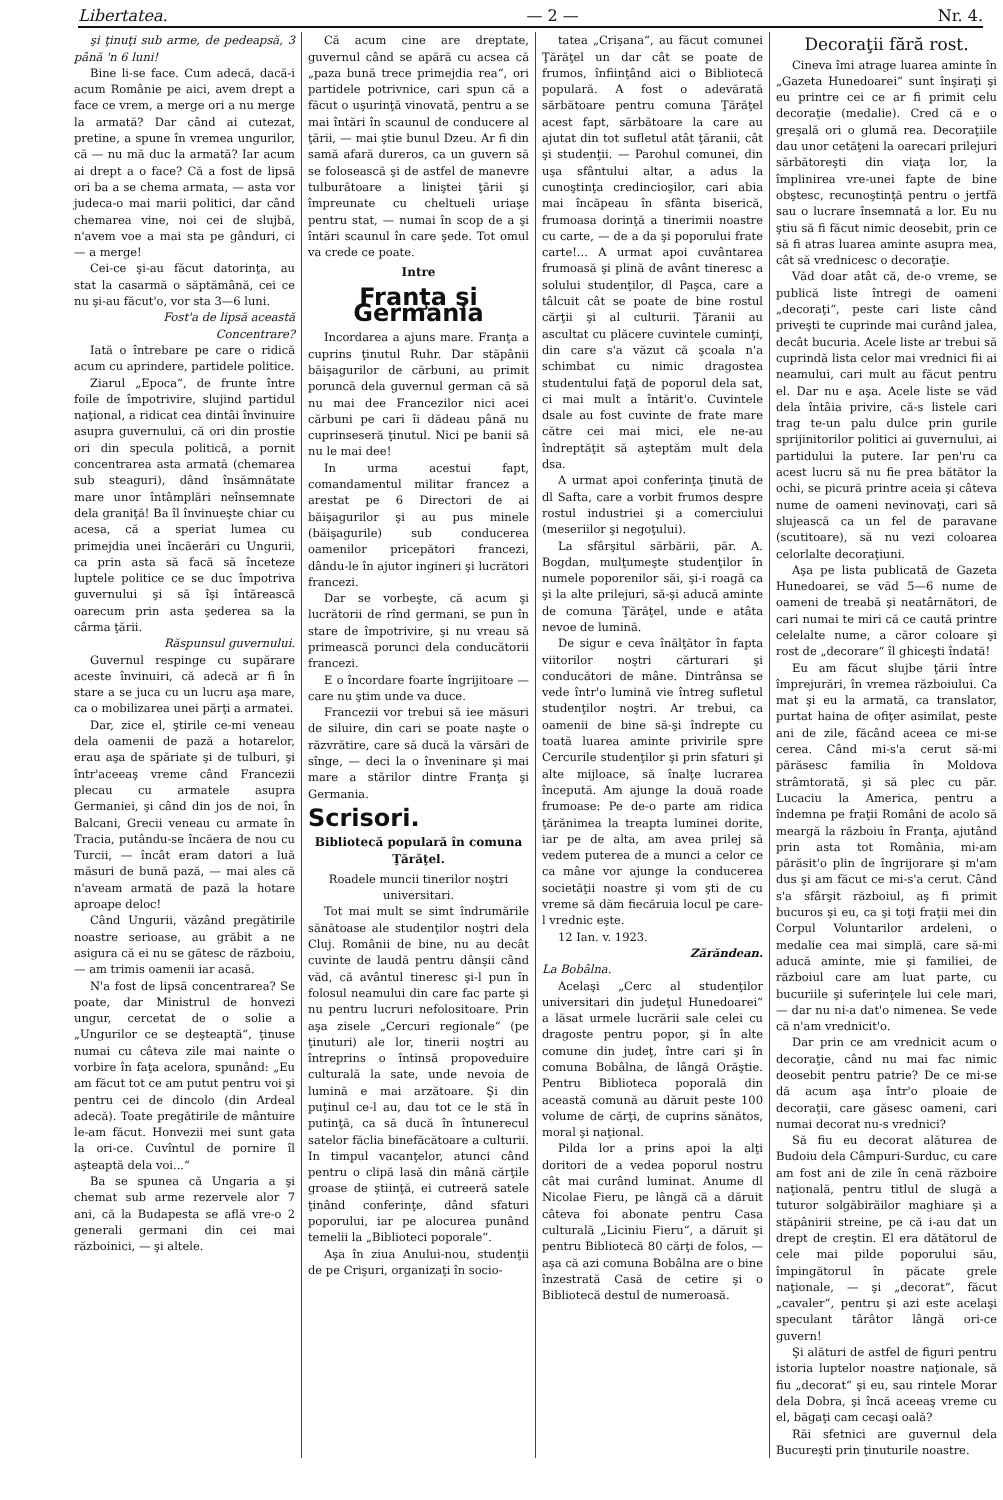Libertatea. — 2 — Nr. 4.
şi ţinuţi sub arme, de pedeapsă, 3 până 'n 6 luni!
Bine li-se face. Cum adecă, dacă-i acum Românie pe aici, avem drept a face ce vrem, a merge ori a nu merge la armată? Dar când ai cutezat, pretine, a spune în vremea ungurilor, că — nu mă duc la armată? Iar acum ai drept a o face? Că a fost de lipsă ori ba a se chema armata, — asta vor judeca-o mai marii politici, dar când chemarea vine, noi cei de slujbă, n'avem voe a mai sta pe gânduri, ci — a merge!
Cei-ce şi-au făcut datorinţa, au stat la casarmă o săptămână, cei ce nu şi-au făcut'o, vor sta 3—6 luni.
Fost'a de lipsă această Concentrare?
Iată o întrebare pe care o ridică acum cu aprindere, partidele politice.
Ziarul „Epoca“, de frunte între foile de împotrivire, slujind partidul naţional, a ridicat cea dintâi învinuire asupra guvernului, că ori din prostie ori din specula politică, a pornit concentrarea asta armată (chemarea sub steaguri), dând însămnătate mare unor întâmplări neînsemnate dela graniţă! Ba îl învinueşte chiar cu acesa, că a speriat lumea cu primejdia unei încăerări cu Ungurii, ca prin asta să facă să înceteze luptele politice ce se duc împotriva guvernului şi să îşi întărească oarecum prin asta şederea sa la cârma ţării.
Răspunsul guvernului.
Guvernul respinge cu supărare aceste învinuiri, că adecă ar fi în stare a se juca cu un lucru aşa mare, ca o mobilizarea unei părţi a armatei.
Dar, zice el, ştirile ce-mi veneau dela oamenii de pază a hotarelor, erau aşa de spăriate şi de tulburi, şi într'aceeaş vreme când Francezii plecau cu armatele asupra Germaniei, şi când din jos de noi, în Balcani, Grecii veneau cu armate în Tracia, putându-se încăera de nou cu Turcii, — încât eram datori a luă măsuri de bună pază, — mai ales că n'aveam armată de pază la hotare aproape deloc!
Când Ungurii, văzând pregătirile noastre serioase, au grăbit a ne asigura că ei nu se gătesc de războiu, — am trimis oamenii iar acasă.
N'a fost de lipsă concentrarea? Se poate, dar Ministrul de honvezi ungur, cercetat de o solie a „Ungurilor ce se deşteaptă“, ţinuse numai cu câteva zile mai nainte o vorbire în faţa acelora, spunând: „Eu am făcut tot ce am putut pentru voi şi pentru cei de dincolo (din Ardeal adecă). Toate pregătirile de mântuire le-am făcut. Honvezii mei sunt gata la ori-ce. Cuvîntul de pornire îl aşteaptă dela voi...“
Ba se spunea că Ungaria a şi chemat sub arme rezervele alor 7 ani, că la Budapesta se află vre-o 2 generali germani din cei mai războinici, — şi altele.
Că acum cine are dreptate, guvernul când se apără cu acsea că „paza bună trece primejdia rea“, ori partidele potrivnice, cari spun că a făcut o uşurinţă vinovată, pentru a se mai întări în scaunul de conducere al ţării, — mai ştie bunul Dzeu. Ar fi din samă afară dureros, ca un guvern să se folosească şi de astfel de manevre tulburătoare a liniştei ţării şi împreunate cu cheltueli uriaşe pentru stat, — numai în scop de a şi întări scaunul în care şede. Tot omul va crede ce poate.
Intre
Franţa şi Germania
Incordarea a ajuns mare. Franţa a cuprins ţinutul Ruhr. Dar stăpânii băişagurilor de cărbuni, au primit poruncă dela guvernul german că să nu mai dee Francezilor nici acei cărbuni pe cari îi dădeau până nu cuprinseseră ţinutul. Nici pe banii să nu le mai dee!
In urma acestui fapt, comandamentul militar francez a arestat pe 6 Directori de ai băişagurilor şi au pus minele (băişagurile) sub conducerea oamenilor pricepători francezi, dându-le în ajutor ingineri şi lucrători francezi.
Dar se vorbeşte, că acum şi lucrătorii de rînd germani, se pun în stare de împotrivire, şi nu vreau să primească porunci dela conducătorii francezi.
E o încordare foarte îngrijitoare — care nu ştim unde va duce.
Francezii vor trebui să iee măsuri de siluire, din cari se poate naşte o răzvrătire, care să ducă la vărsări de sînge, — deci la o înveninare şi mai mare a stărilor dintre Franţa şi Germania.
Scrisori.
Bibliotecă populară în comuna Ţărăţel.
Roadele muncii tinerilor noştri universitari.
Tot mai mult se simt îndrumările sănătoase ale studenţilor noştri dela Cluj. Românii de bine, nu au decât cuvinte de laudă pentru dânşii când văd, că avântul tineresc şi-l pun în folosul neamului din care fac parte şi nu pentru lucruri nefolositoare. Prin aşa zisele „Cercuri regionale“ (pe ţinuturi) ale lor, tinerii noştri au întreprins o întinsă propoveduire culturală la sate, unde nevoia de lumină e mai arzătoare. Şi din puţinul ce-l au, dau tot ce le stă în putinţă, ca să ducă în întunerecul satelor făclia binefăcătoare a culturii. In timpul vacanţelor, atunci când pentru o clipă lasă din mână cărţile groase de ştiinţă, ei cutreeră satele ţinând conferinţe, dând sfaturi poporului, iar pe alocurea punând temelii la „Biblioteci poporale“.
Aşa în ziua Anului-nou, studenţii de pe Crişuri, organizaţi în socio-
tatea „Crişana“, au făcut comunei Ţărăţel un dar cât se poate de frumos, înfiinţând aici o Bibliotecă populară. A fost o adevărată sărbătoare pentru comuna Ţărăţel acest fapt, sărbătoare la care au ajutat din tot sufletul atât ţăranii, cât şi studenţii. — Parohul comunei, din uşa sfântului altar, a adus la cunoştinţa credincioşilor, cari abia mai încăpeau în sfânta biserică, frumoasa dorinţă a tinerimii noastre cu carte, — de a da şi poporului frate carte!... A urmat apoi cuvântarea frumoasă şi plină de avânt tineresc a solului studenţilor, dl Paşca, care a tâlcuit cât se poate de bine rostul cărţii şi al culturii. Ţăranii au ascultat cu plăcere cuvintele cuminţi, din care s'a văzut că şcoala n'a schimbat cu nimic dragostea studentului faţă de poporul dela sat, ci mai mult a întărit'o. Cuvintele dsale au fost cuvinte de frate mare către cei mai mici, ele ne-au îndreptăţit să aşteptăm mult dela dsa.
A urmat apoi conferinţa ţinută de dl Safta, care a vorbit frumos despre rostul industriei şi a comerciului (meseriilor şi negoţului).
La sfârşitul sărbării, păr. A. Bogdan, mulţumeşte studenţilor în numele poporenilor săi, şi-i roagă ca şi la alte prilejuri, să-şi aducă aminte de comuna Ţărăţel, unde e atâta nevoe de lumină.
De sigur e ceva înălţător în fapta viitorilor noştri cărturari şi conducători de mâne. Dintrânsa se vede într'o lumină vie întreg sufletul studenţilor noştri. Ar trebui, ca oamenii de bine să-şi îndrepte cu toată luarea aminte privirile spre Cercurile studenţilor şi prin sfaturi şi alte mijloace, să înalţe lucrarea începută. Am ajunge la două roade frumoase: Pe de-o parte am ridica ţărănimea la treapta luminei dorite, iar pe de alta, am avea prilej să vedem puterea de a munci a celor ce ca mâne vor ajunge la conducerea societăţii noastre şi vom şti de cu vreme să dăm fiecăruia locul pe care-l vrednic eşte.
12 Ian. v. 1923.
Zărăndean.
La Bobâlna.
Acelaşi „Cerc al studenţilor universitari din judeţul Hunedoarei“ a lăsat urmele lucrării sale celei cu dragoste pentru popor, şi în alte comune din judeţ, între cari şi în comuna Bobâlna, de lângă Orăştie. Pentru Biblioteca poporală din această comună au dăruit peste 100 volume de cărţi, de cuprins sănătos, moral şi naţional.
Pilda lor a prins apoi la alţi doritori de a vedea poporul nostru cât mai curând luminat. Anume dl Nicolae Fieru, pe lângă că a dăruit câteva foi abonate pentru Casa culturală „Liciniu Fieru“, a dăruit şi pentru Bibliotecă 80 cărţi de folos, — aşa că azi comuna Bobâlna are o bine înzestrată Casă de cetire şi o Bibliotecă destul de numeroasă.
Decoraţii fără rost.
Cineva îmi atrage luarea aminte în „Gazeta Hunedoarei“ sunt înşiraţi şi eu printre cei ce ar fi primit celu decoraţie (medalie). Cred că e o greşală ori o glumă rea. Decoraţiile dau unor cetăţeni la oarecari prilejuri sărbătoreşti din viaţa lor, la împlinirea vre-unei fapte de bine obştesc, recunoştinţă pentru o jertfă sau o lucrare însemnată a lor. Eu nu ştiu să fi făcut nimic deosebit, prin ce să fi atras luarea aminte asupra mea, cât să vrednicesc o decoraţie.
Văd doar atât că, de-o vreme, se publică liste întregi de oameni „decoraţi“, peste cari liste când priveşti te cuprinde mai curând jalea, decât bucuria. Acele liste ar trebui să cuprindă lista celor mai vrednici fii ai neamului, cari mult au făcut pentru el. Dar nu e aşa. Acele liste se văd dela întâia privire, că-s listele cari trag te-un palu dulce prin gurile sprijinitorilor politici ai guvernului, ai partidului la putere. Iar pen'ru ca acest lucru să nu fie prea bătător la ochi, se picură printre aceia şi câteva nume de oameni nevinovaţi, cari să slujească ca un fel de paravane (scutitoare), să nu vezi coloarea celorlalte decoraţiuni.
Aşa pe lista publicată de Gazeta Hunedoarei, se văd 5—6 nume de oameni de treabă şi neatârnători, de cari numai te miri că ce caută printre celelalte nume, a căror coloare şi rost de „decorare“ îl ghiceşti îndată!
Eu am făcut slujbe ţării între împrejurări, în vremea războiului. Ca mat şi eu la armată, ca translator, purtat haina de ofiţer asimilat, peste ani de zile, făcând aceea ce mi-se cerea. Când mi-s'a cerut să-mi părăsesc familia în Moldova strâmtorată, şi să plec cu păr. Lucaciu la America, pentru a îndemna pe fraţii Români de acolo să meargă la războiu în Franţa, ajutând prin asta tot România, mi-am părăsit'o plin de îngrijorare şi m'am dus şi am făcut ce mi-s'a cerut. Când s'a sfârşit războiul, aş fi primit bucuros şi eu, ca şi toţi fraţii mei din Corpul Voluntarilor ardeleni, o medalie cea mai simplă, care să-mi aducă aminte, mie şi familiei, de războiul care am luat parte, cu bucuriile şi suferinţele lui cele mari, — dar nu ni-a dat'o nimenea. Se vede că n'am vrednicit'o.
Dar prin ce am vrednicit acum o decoraţie, când nu mai fac nimic deosebit pentru patrie? De ce mi-se dă acum aşa într'o ploaie de decoraţii, care găsesc oameni, cari numai decorat nu-s vrednici?
Să fiu eu decorat alăturea de Budoiu dela Câmpuri-Surduc, cu care am fost ani de zile în cenă războire naţională, pentru titlul de slugă a tuturor solgăbirăilor maghiare şi a stăpânirii streine, pe că i-au dat un drept de creştin. El era dătătorul de cele mai pilde poporului său, împingătorul în păcate grele naţionale, — şi „decorat“, făcut „cavaler“, pentru şi azi este acelaşi speculant târâtor lângă ori-ce guvern!
Şi alături de astfel de figuri pentru istoria luptelor noastre naţionale, să fiu „decorat“ şi eu, sau rintele Morar dela Dobra, şi încă aceeaş vreme cu el, băgaţi cam cecaşi oală?
Răi sfetnici are guvernul dela Bucureşti prin ţinuturile noastre.